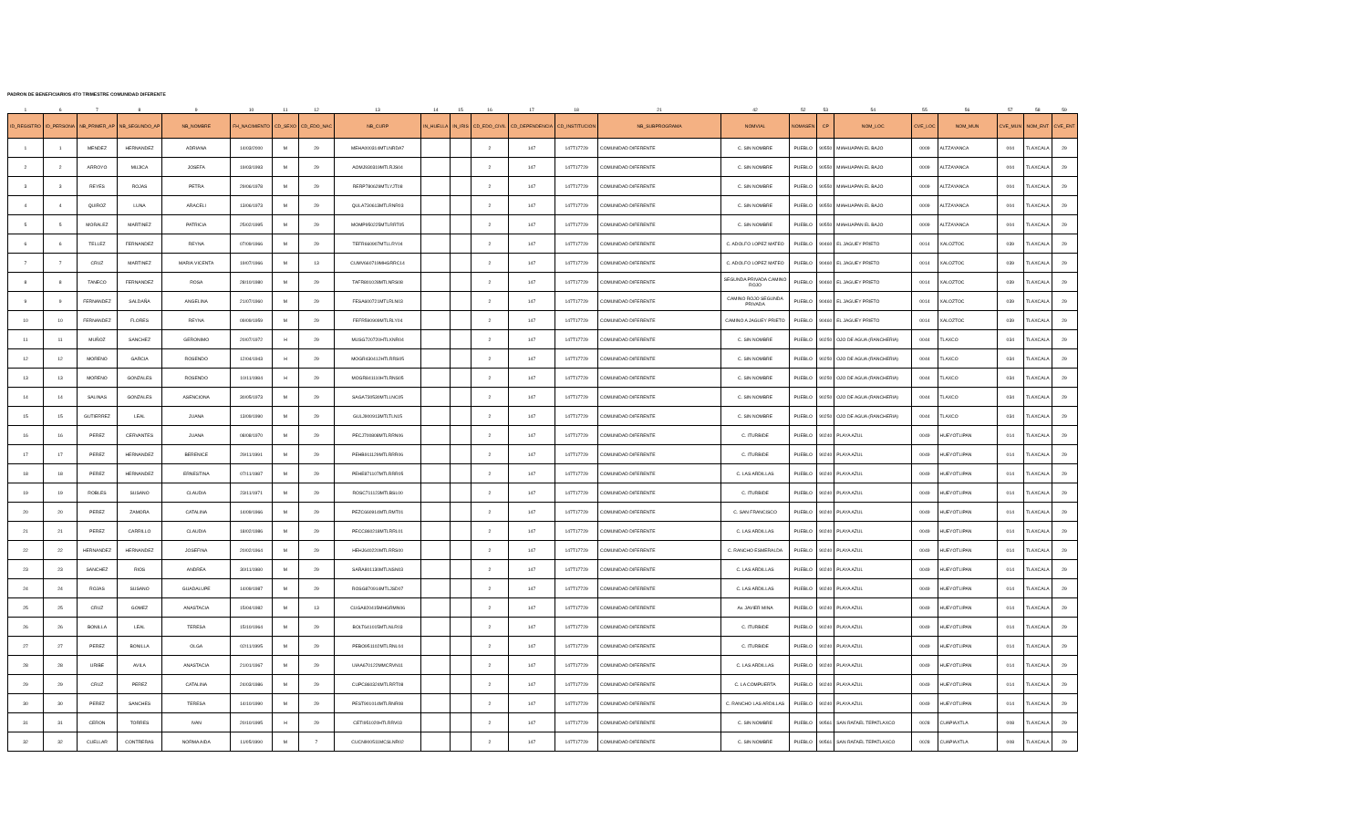PADRON DE BENEFICIARIOS 4TO TRIMESTRE COMUNIDAD DIFERENTE
| 1 | 6 | 7 | 8 | 9 | 10 | 11 | 12 | 13 | 14 | 15 | 16 | 17 | 18 | 21 | 42 | 52 | 53 | 54 | 55 | 56 | 57 | 58 | 59 |
| ID_REGISTRO | ID_PERSONA | NB_PRIMER_AP | NB_SEGUNDO_AP | NB_NOMBRE | FH_NACIMIENTO | CD_SEXO | CD_EDO_NAC | NB_CURP | IN_HUELLA | IN_IRIS | CD_EDO_CIVIL | CD_DEPENDENCIA | CD_INSTITUCION | NB_SUBPROGRAMA | NOMVIAL | NOMASEN | CP | NOM_LOC | CVE_LOC | NOM_MUN | CVE_MUN | NOM_ENT | CVE_ENT |
| 1 | 1 | MENDEZ | HERNANDEZ | ADRIANA | 14/03/2000 | M | 29 | MEHA000314MTLNRDA7 | | | 2 | 147 | 147T17729 | COMUNIDAD DIFERENTE | C. SIN NOMBRE | PUEBLO | 90550 | MIAHUAPAN EL BAJO | 0009 | ALTZAYANCA | 004 | TLAXCALA | 29 |
| 2 | 2 | ARROYO | MUJICA | JOSEFA | 19/03/1993 | M | 29 | AOMJ930319MTLRJS04 | | | 2 | 147 | 147T17729 | COMUNIDAD DIFERENTE | C. SIN NOMBRE | PUEBLO | 90550 | MIAHUAPAN EL BAJO | 0009 | ALTZAYANCA | 004 | TLAXCALA | 29 |
| 3 | 3 | REYES | ROJAS | PETRA | 29/06/1978 | M | 29 | RERP780629MTLYJT08 | | | 2 | 147 | 147T17729 | COMUNIDAD DIFERENTE | C. SIN NOMBRE | PUEBLO | 90550 | MIAHUAPAN EL BAJO | 0009 | ALTZAYANCA | 004 | TLAXCALA | 29 |
| 4 | 4 | QUIROZ | LUNA | ARACELI | 13/06/1973 | M | 29 | QULA730613MTLRNR03 | | | 2 | 147 | 147T17729 | COMUNIDAD DIFERENTE | C. SIN NOMBRE | PUEBLO | 90550 | MIAHUAPAN EL BAJO | 0009 | ALTZAYANCA | 004 | TLAXCALA | 29 |
| 5 | 5 | MORALEZ | MARTINEZ | PATRICIA | 25/02/1995 | M | 29 | MOMP950225MTLRRT05 | | | 2 | 147 | 147T17729 | COMUNIDAD DIFERENTE | C. SIN NOMBRE | PUEBLO | 90550 | MIAHUAPAN EL BAJO | 0009 | ALTZAYANCA | 004 | TLAXCALA | 29 |
| 6 | 6 | TELLEZ | FERNANDEZ | REYNA | 07/09/1966 | M | 29 | TEFR660907MTLLRY04 | | | 2 | 147 | 147T17729 | COMUNIDAD DIFERENTE | C. ADOLFO LOPEZ MATEO | PUEBLO | 90460 | EL JAGUEY PRIETO | 0014 | XALOZTOC | 039 | TLAXCALA | 29 |
| 7 | 7 | CRUZ | MARTINEZ | MARIA VICENTA | 19/07/1966 | M | 13 | CUMV660719MHGRRC14 | | | 2 | 147 | 147T17729 | COMUNIDAD DIFERENTE | C. ADOLFO LOPEZ MATEO | PUEBLO | 90460 | EL JAGUEY PRIETO | 0014 | XALOZTOC | 039 | TLAXCALA | 29 |
| 8 | 8 | TANECO | FERNANDEZ | ROSA | 28/10/1980 | M | 29 | TAFR801028MTLNRS08 | | | 2 | 147 | 147T17729 | COMUNIDAD DIFERENTE | SEGUNDA PRIVADA CAMINO ROJO | PUEBLO | 90460 | EL JAGUEY PRIETO | 0014 | XALOZTOC | 039 | TLAXCALA | 29 |
| 9 | 9 | FERNANDEZ | SALDAÑA | ANGELINA | 21/07/1960 | M | 29 | FESA600721MTLRLN03 | | | 2 | 147 | 147T17729 | COMUNIDAD DIFERENTE | CAMINO ROJO SEGUNDA PRIVADA | PUEBLO | 90460 | EL JAGUEY PRIETO | 0014 | XALOZTOC | 039 | TLAXCALA | 29 |
| 10 | 10 | FERNANDEZ | FLORES | REYNA | 09/09/1959 | M | 29 | FEFR590909MTLRLY04 | | | 2 | 147 | 147T17729 | COMUNIDAD DIFERENTE | CAMINO A JAGUEY PRIETO | PUEBLO | 90460 | EL JAGUEY PRIETO | 0014 | XALOZTOC | 039 | TLAXCALA | 29 |
| 11 | 11 | MUÑOZ | SANCHEZ | GERONIMO | 20/07/1972 | H | 29 | MUSG720720HTLXNR04 | | | 2 | 147 | 147T17729 | COMUNIDAD DIFERENTE | C. SIN NOMBRE | PUEBLO | 90250 | OJO DE AGUA (RANCHERIA) | 0044 | TLAXCO | 034 | TLAXCALA | 29 |
| 12 | 12 | MORENO | GARCIA | ROSENDO | 12/04/1943 | H | 29 | MOGR430412HTLRRS05 | | | 2 | 147 | 147T17729 | COMUNIDAD DIFERENTE | C. SIN NOMBRE | PUEBLO | 90250 | OJO DE AGUA (RANCHERIA) | 0044 | TLAXCO | 034 | TLAXCALA | 29 |
| 13 | 13 | MORENO | GONZALES | ROSENDO | 10/11/1984 | H | 29 | MOGR841110HTLRNS05 | | | 2 | 147 | 147T17729 | COMUNIDAD DIFERENTE | C. SIN NOMBRE | PUEBLO | 90250 | OJO DE AGUA (RANCHERIA) | 0044 | TLAXCO | 034 | TLAXCALA | 29 |
| 14 | 14 | SALINAS | GONZALES | ASENCIONA | 30/05/1973 | M | 29 | SAGA730530MTLLNC05 | | | 2 | 147 | 147T17729 | COMUNIDAD DIFERENTE | C. SIN NOMBRE | PUEBLO | 90250 | OJO DE AGUA (RANCHERIA) | 0044 | TLAXCO | 034 | TLAXCALA | 29 |
| 15 | 15 | GUTIERREZ | LEAL | JUANA | 13/09/1990 | M | 29 | GULJ900913MTLTLN15 | | | 2 | 147 | 147T17729 | COMUNIDAD DIFERENTE | C. SIN NOMBRE | PUEBLO | 90250 | OJO DE AGUA (RANCHERIA) | 0044 | TLAXCO | 034 | TLAXCALA | 29 |
| 16 | 16 | PEREZ | CERVANTES | JUANA | 08/08/1970 | M | 29 | PECJ700808MTLRRN06 | | | 2 | 147 | 147T17729 | COMUNIDAD DIFERENTE | C. ITURBIDE | PUEBLO | 90240 | PLAYA AZUL | 0049 | HUEYOTLIPAN | 014 | TLAXCALA | 29 |
| 17 | 17 | PEREZ | HERNANDEZ | BERENICE | 29/11/1991 | M | 29 | PEHB911129MTLRRR06 | | | 2 | 147 | 147T17729 | COMUNIDAD DIFERENTE | C. ITURBIDE | PUEBLO | 90240 | PLAYA AZUL | 0049 | HUEYOTLIPAN | 014 | TLAXCALA | 29 |
| 18 | 18 | PEREZ | HERNANDEZ | ERNESTINA | 07/11/1987 | M | 29 | PEHE871107MTLRRR05 | | | 2 | 147 | 147T17729 | COMUNIDAD DIFERENTE | C. LAS ARDILLAS | PUEBLO | 90240 | PLAYA AZUL | 0049 | HUEYOTLIPAN | 014 | TLAXCALA | 29 |
| 19 | 19 | ROBLES | SUSANO | CLAUDIA | 23/11/1971 | M | 29 | ROSC711123MTLBSL00 | | | 2 | 147 | 147T17729 | COMUNIDAD DIFERENTE | C. ITURBIDE | PUEBLO | 90240 | PLAYA AZUL | 0049 | HUEYOTLIPAN | 014 | TLAXCALA | 29 |
| 20 | 20 | PEREZ | ZAMORA | CATALINA | 14/09/1966 | M | 29 | PEZC660914MTLRMT01 | | | 2 | 147 | 147T17729 | COMUNIDAD DIFERENTE | C. SAN FRANCISCO | PUEBLO | 90240 | PLAYA AZUL | 0049 | HUEYOTLIPAN | 014 | TLAXCALA | 29 |
| 21 | 21 | PEREZ | CARRILLO | CLAUDIA | 18/02/1986 | M | 29 | PECC860218MTLRRL01 | | | 2 | 147 | 147T17729 | COMUNIDAD DIFERENTE | C. LAS ARDILLAS | PUEBLO | 90240 | PLAYA AZUL | 0049 | HUEYOTLIPAN | 014 | TLAXCALA | 29 |
| 22 | 22 | HERNANDEZ | HERNANDEZ | JOSEFINA | 20/02/1964 | M | 29 | HEHJ640220MTLRRS00 | | | 2 | 147 | 147T17729 | COMUNIDAD DIFERENTE | C. RANCHO ESMERALDA | PUEBLO | 90240 | PLAYA AZUL | 0049 | HUEYOTLIPAN | 014 | TLAXCALA | 29 |
| 23 | 23 | SANCHEZ | RIOS | ANDREA | 30/11/1980 | M | 29 | SARA801130MTLNSN03 | | | 2 | 147 | 147T17729 | COMUNIDAD DIFERENTE | C. LAS ARDILLAS | PUEBLO | 90240 | PLAYA AZUL | 0049 | HUEYOTLIPAN | 014 | TLAXCALA | 29 |
| 24 | 24 | ROJAS | SUSANO | GUADALUPE | 14/09/1987 | M | 29 | ROSG870914MTLJSD07 | | | 2 | 147 | 147T17729 | COMUNIDAD DIFERENTE | C. LAS ARDILLAS | PUEBLO | 90240 | PLAYA AZUL | 0049 | HUEYOTLIPAN | 014 | TLAXCALA | 29 |
| 25 | 25 | CRUZ | GOMEZ | ANASTACIA | 15/04/1982 | M | 13 | CUGA820415MHGRMN06 | | | 2 | 147 | 147T17729 | COMUNIDAD DIFERENTE | Av. JAVIER MINA | PUEBLO | 90240 | PLAYA AZUL | 0049 | HUEYOTLIPAN | 014 | TLAXCALA | 29 |
| 26 | 26 | BONILLA | LEAL | TERESA | 15/10/1964 | M | 29 | BOLT641015MTLNLR03 | | | 2 | 147 | 147T17729 | COMUNIDAD DIFERENTE | C. ITURBIDE | PUEBLO | 90240 | PLAYA AZUL | 0049 | HUEYOTLIPAN | 014 | TLAXCALA | 29 |
| 27 | 27 | PEREZ | BONILLA | OLGA | 02/11/1995 | M | 29 | PEBO951102MTLRNL04 | | | 2 | 147 | 147T17729 | COMUNIDAD DIFERENTE | C. ITURBIDE | PUEBLO | 90240 | PLAYA AZUL | 0049 | HUEYOTLIPAN | 014 | TLAXCALA | 29 |
| 28 | 28 | URIBE | AVILA | ANASTACIA | 21/01/1967 | M | 29 | UIAA670122MMCRVN11 | | | 2 | 147 | 147T17729 | COMUNIDAD DIFERENTE | C. LAS ARDILLAS | PUEBLO | 90240 | PLAYA AZUL | 0049 | HUEYOTLIPAN | 014 | TLAXCALA | 29 |
| 29 | 29 | CRUZ | PEREZ | CATALINA | 24/03/1986 | M | 29 | CUPC860324MTLRRT08 | | | 2 | 147 | 147T17729 | COMUNIDAD DIFERENTE | C. LA COMPUERTA | PUEBLO | 90240 | PLAYA AZUL | 0049 | HUEYOTLIPAN | 014 | TLAXCALA | 29 |
| 30 | 30 | PEREZ | SANCHES | TERESA | 14/10/1990 | M | 29 | PEST901014MTLRNR08 | | | 2 | 147 | 147T17729 | COMUNIDAD DIFERENTE | C. RANCHO LAS ARDILLAS | PUEBLO | 90240 | PLAYA AZUL | 0049 | HUEYOTLIPAN | 014 | TLAXCALA | 29 |
| 31 | 31 | CERON | TORRES | IVAN | 20/10/1995 | H | 29 | CETI951020HTLRRV03 | | | 2 | 147 | 147T17729 | COMUNIDAD DIFERENTE | C. SIN NOMBRE | PUEBLO | 90561 | SAN RAFAEL TEPATLAXCO | 0028 | CUAPIAXTLA | 008 | TLAXCALA | 29 |
| 32 | 32 | CUELLAR | CONTRERAS | NORMA AIDA | 11/05/1990 | M | 7 | CUCN900511MCSLNR02 | | | 2 | 147 | 147T17729 | COMUNIDAD DIFERENTE | C. SIN NOMBRE | PUEBLO | 90561 | SAN RAFAEL TEPATLAXCO | 0028 | CUAPIAXTLA | 008 | TLAXCALA | 29 |